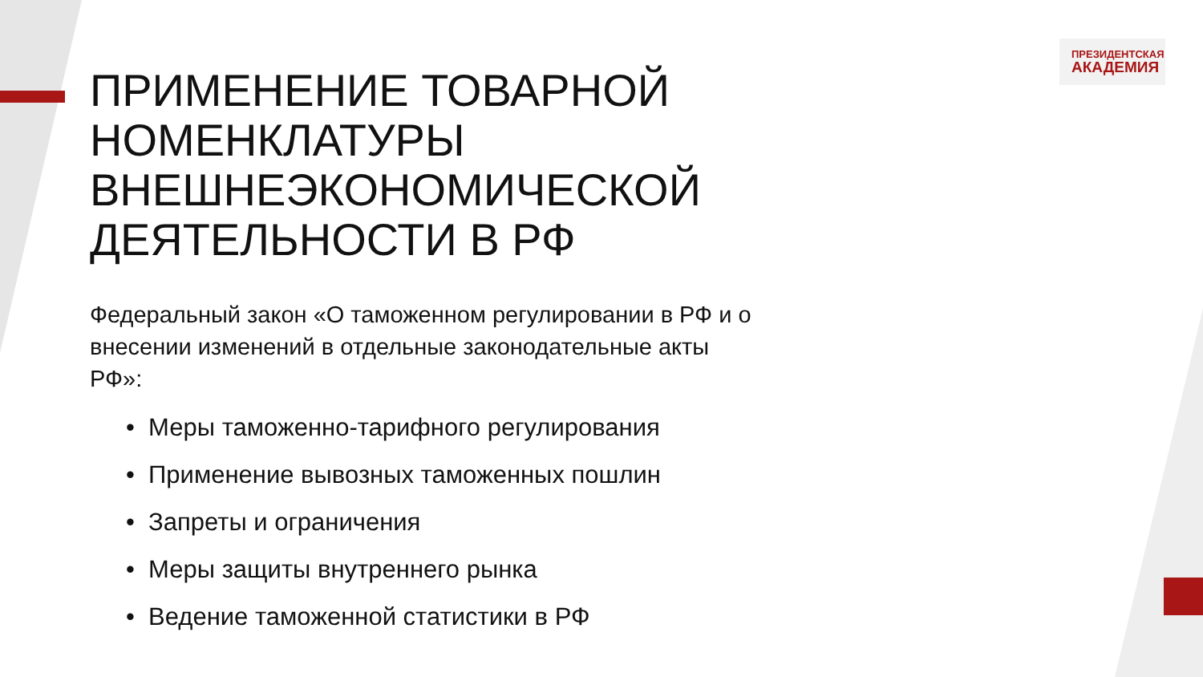ПРЕЗИДЕНТСКАЯ
АКАДЕМИЯ
ПРИМЕНЕНИЕ ТОВАРНОЙ
НОМЕНКЛАТУРЫ
ВНЕШНЕЭКОНОМИЧЕСКОЙ
ДЕЯТЕЛЬНОСТИ В РФ
Федеральный закон «О таможенном регулировании в РФ и о внесении изменений в отдельные законодательные акты РФ»:
• Меры таможенно-тарифного регулирования
• Применение вывозных таможенных пошлин
• Запреты и ограничения
• Меры защиты внутреннего рынка
• Ведение таможенной статистики в РФ